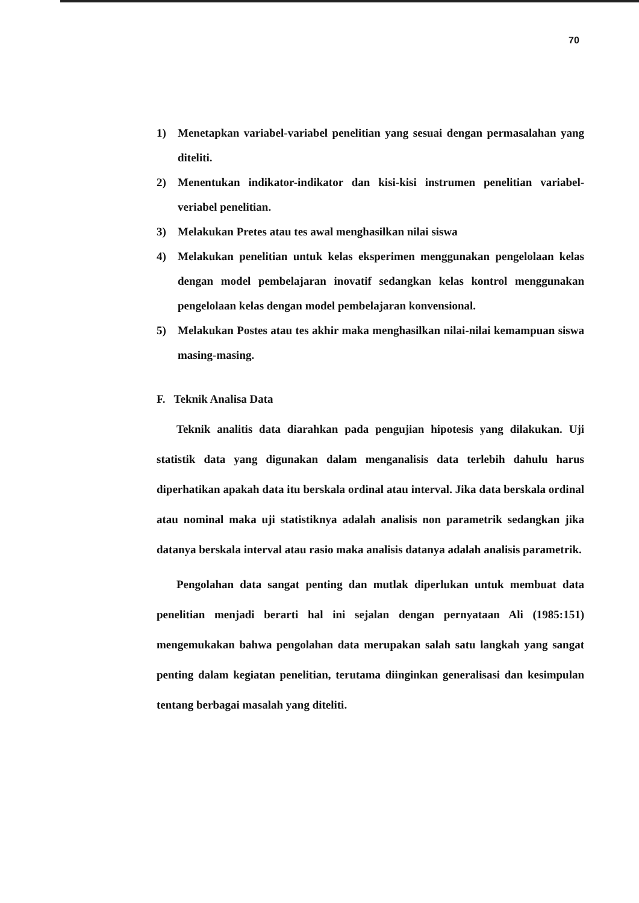70
1) Menetapkan variabel-variabel penelitian yang sesuai dengan permasalahan yang diteliti.
2) Menentukan indikator-indikator dan kisi-kisi instrumen penelitian variabel-veriabel penelitian.
3) Melakukan Pretes atau tes awal menghasilkan nilai siswa
4) Melakukan penelitian untuk kelas eksperimen menggunakan pengelolaan kelas dengan model pembelajaran inovatif sedangkan kelas kontrol menggunakan pengelolaan kelas dengan model pembelajaran konvensional.
5) Melakukan Postes atau tes akhir maka menghasilkan nilai-nilai kemampuan siswa masing-masing.
F. Teknik Analisa Data
Teknik analitis data diarahkan pada pengujian hipotesis yang dilakukan. Uji statistik data yang digunakan dalam menganalisis data terlebih dahulu harus diperhatikan apakah data itu berskala ordinal atau interval. Jika data berskala ordinal atau nominal maka uji statistiknya adalah analisis non parametrik sedangkan jika datanya berskala interval atau rasio maka analisis datanya adalah analisis parametrik.
Pengolahan data sangat penting dan mutlak diperlukan untuk membuat data penelitian menjadi berarti hal ini sejalan dengan pernyataan Ali (1985:151) mengemukakan bahwa pengolahan data merupakan salah satu langkah yang sangat penting dalam kegiatan penelitian, terutama diinginkan generalisasi dan kesimpulan tentang berbagai masalah yang diteliti.